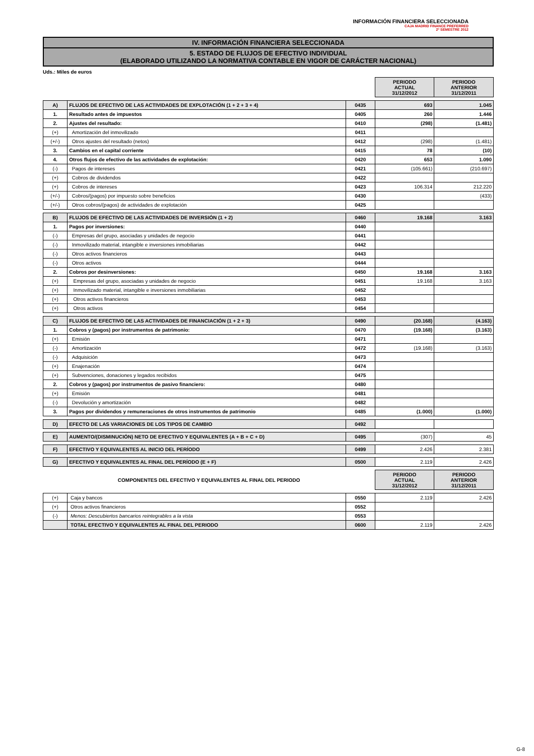INFORMACIÓN FINANCIERA SELECCIONADA
CAJA MADRID FINANCE PREFERRED
2º SEMESTRE 2012
IV. INFORMACIÓN FINANCIERA SELECCIONADA
5. ESTADO DE FLUJOS DE EFECTIVO INDIVIDUAL
(ELABORADO UTILIZANDO LA NORMATIVA CONTABLE EN VIGOR DE CARÁCTER NACIONAL)
Uds.: Miles de euros
| | | | PERIODO ACTUAL 31/12/2012 | PERIODO ANTERIOR 31/12/2011 |
| A) | FLUJOS DE EFECTIVO DE LAS ACTIVIDADES DE EXPLOTACIÓN (1 + 2 + 3 + 4) | 0435 | 693 | 1.045 |
| 1. | Resultado antes de impuestos | 0405 | 260 | 1.446 |
| 2. | Ajustes del resultado: | 0410 | (298) | (1.481) |
| (+) | Amortización del inmovilizado | 0411 | | |
| (+/-) | Otros ajustes del resultado (netos) | 0412 | (298) | (1.481) |
| 3. | Cambios en el capital corriente | 0415 | 78 | (10) |
| 4. | Otros flujos de efectivo de las actividades de explotación: | 0420 | 653 | 1.090 |
| (-) | Pagos de intereses | 0421 | (105.661) | (210.697) |
| (+) | Cobros de dividendos | 0422 | | |
| (+) | Cobros de intereses | 0423 | 106.314 | 212.220 |
| (+/-) | Cobros/(pagos) por impuesto sobre beneficios | 0430 | | (433) |
| (+/-) | Otros cobros/(pagos) de actividades de explotación | 0425 | | |
| B) | FLUJOS DE EFECTIVO DE LAS ACTIVIDADES DE INVERSIÓN (1 + 2) | 0460 | 19.168 | 3.163 |
| 1. | Pagos por inversiones: | 0440 | | |
| (-) | Empresas del grupo, asociadas y unidades de negocio | 0441 | | |
| (-) | Inmovilizado material, intangible e inversiones inmobiliarias | 0442 | | |
| (-) | Otros activos financieros | 0443 | | |
| (-) | Otros activos | 0444 | | |
| 2. | Cobros por desinversiones: | 0450 | 19.168 | 3.163 |
| (+) | Empresas del grupo, asociadas y unidades de negocio | 0451 | 19.168 | 3.163 |
| (+) | Inmovilizado material, intangible e inversiones inmobiliarias | 0452 | | |
| (+) | Otros activos financieros | 0453 | | |
| (+) | Otros activos | 0454 | | |
| C) | FLUJOS DE EFECTIVO DE LAS ACTIVIDADES DE FINANCIACIÓN (1 + 2 + 3) | 0490 | (20.168) | (4.163) |
| 1. | Cobros y (pagos) por instrumentos de patrimonio: | 0470 | (19.168) | (3.163) |
| (+) | Emisión | 0471 | | |
| (-) | Amortización | 0472 | (19.168) | (3.163) |
| (-) | Adquisición | 0473 | | |
| (+) | Enajenación | 0474 | | |
| (+) | Subvenciones, donaciones y legados recibidos | 0475 | | |
| 2. | Cobros y (pagos) por instrumentos de pasivo financiero: | 0480 | | |
| (+) | Emisión | 0481 | | |
| (-) | Devolución y amortización | 0482 | | |
| 3. | Pagos por dividendos y remuneraciones de otros instrumentos de patrimonio | 0485 | (1.000) | (1.000) |
| D) | EFECTO DE LAS VARIACIONES DE LOS TIPOS DE CAMBIO | 0492 | | |
| E) | AUMENTO/(DISMINUCIÓN) NETO DE EFECTIVO Y EQUIVALENTES (A + B + C + D) | 0495 | (307) | 45 |
| F) | EFECTIVO Y EQUIVALENTES AL INICIO DEL PERÍODO | 0499 | 2.426 | 2.381 |
| G) | EFECTIVO Y EQUIVALENTES AL FINAL DEL PERÍODO (E + F) | 0500 | 2.119 | 2.426 |
| COMPONENTES DEL EFECTIVO Y EQUIVALENTES AL FINAL DEL PERIODO | | | PERIODO ACTUAL 31/12/2012 | PERIODO ANTERIOR 31/12/2011 |
| (+) | Caja y bancos | 0550 | 2.119 | 2.426 |
| (+) | Otros activos financieros | 0552 | | |
| (-) | Menos: Descubiertos bancarios reintegrables a la vista | 0553 | | |
| | TOTAL EFECTIVO Y EQUIVALENTES AL FINAL DEL PERIODO | 0600 | 2.119 | 2.426 |
G-8